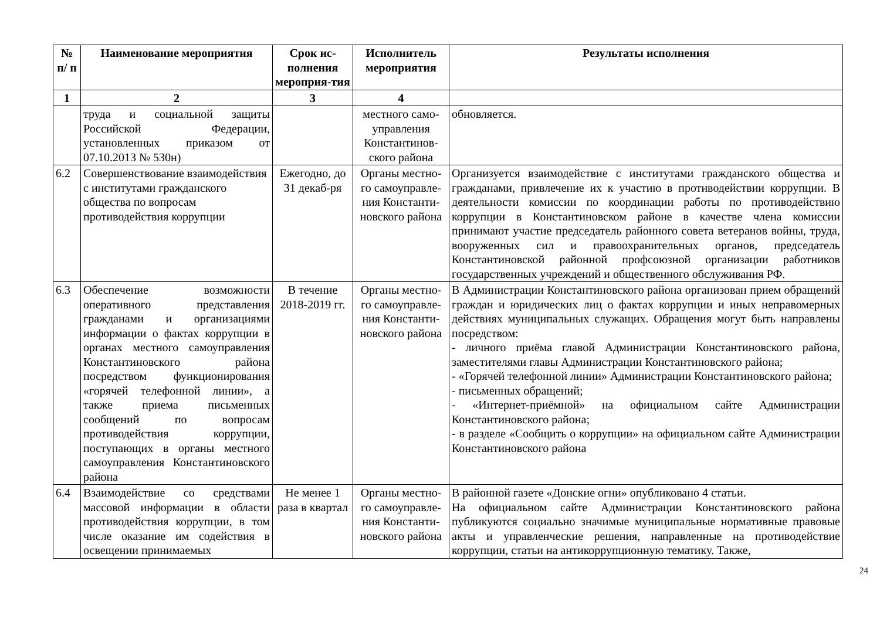| № п/ п | Наименование мероприятия | Срок ис-полнения мероприя-тия | Исполнитель мероприятия | Результаты исполнения |
| --- | --- | --- | --- | --- |
| 1 | 2 | 3 | 4 | |
| | труда и социальной защиты Российской Федерации, установленных приказом от 07.10.2013 № 530н) | | местного само-управления Константинов-ского района | обновляется. |
| 6.2 | Совершенствование взаимодействия с институтами гражданского общества по вопросам противодействия коррупции | Ежегодно, до 31 декаб-ря | Органы местно-го самоуправле-ния Константи-новского района | Организуется взаимодействие с институтами гражданского общества и гражданами, привлечение их к участию в противодействии коррупции. В деятельности комиссии по координации работы по противодействию коррупции в Константиновском районе в качестве члена комиссии принимают участие председатель районного совета ветеранов войны, труда, вооруженных сил и правоохранительных органов, председатель Константиновской районной профсоюзной организации работников государственных учреждений и общественного обслуживания РФ. |
| 6.3 | Обеспечение возможности оперативного представления гражданами и организациями информации о фактах коррупции в органах местного самоуправления Константиновского района посредством функционирования «горячей телефонной линии», а также приема письменных сообщений по вопросам противодействия коррупции, поступающих в органы местного самоуправления Константиновского района | В течение 2018-2019 гг. | Органы местно-го самоуправле-ния Константи-новского района | В Администрации Константиновского района организован прием обращений граждан и юридических лиц о фактах коррупции и иных неправомерных действиях муниципальных служащих. Обращения могут быть направлены посредством: - личного приёма главой Администрации Константиновского района, заместителями главы Администрации Константиновского района; - «Горячей телефонной линии» Администрации Константиновского района; - письменных обращений; - «Интернет-приёмной» на официальном сайте Администрации Константиновского района; - в разделе «Сообщить о коррупции» на официальном сайте Администрации Константиновского района |
| 6.4 | Взаимодействие со средствами массовой информации в области противодействия коррупции, в том числе оказание им содействия в освещении принимаемых | Не менее 1 раза в квартал | Органы местно-го самоуправле-ния Константи-новского района | В районной газете «Донские огни» опубликовано 4 статьи. На официальном сайте Администрации Константиновского района публикуются социально значимые муниципальные нормативные правовые акты и управленческие решения, направленные на противодействие коррупции, статьи на антикоррупционную тематику. Также, |
24